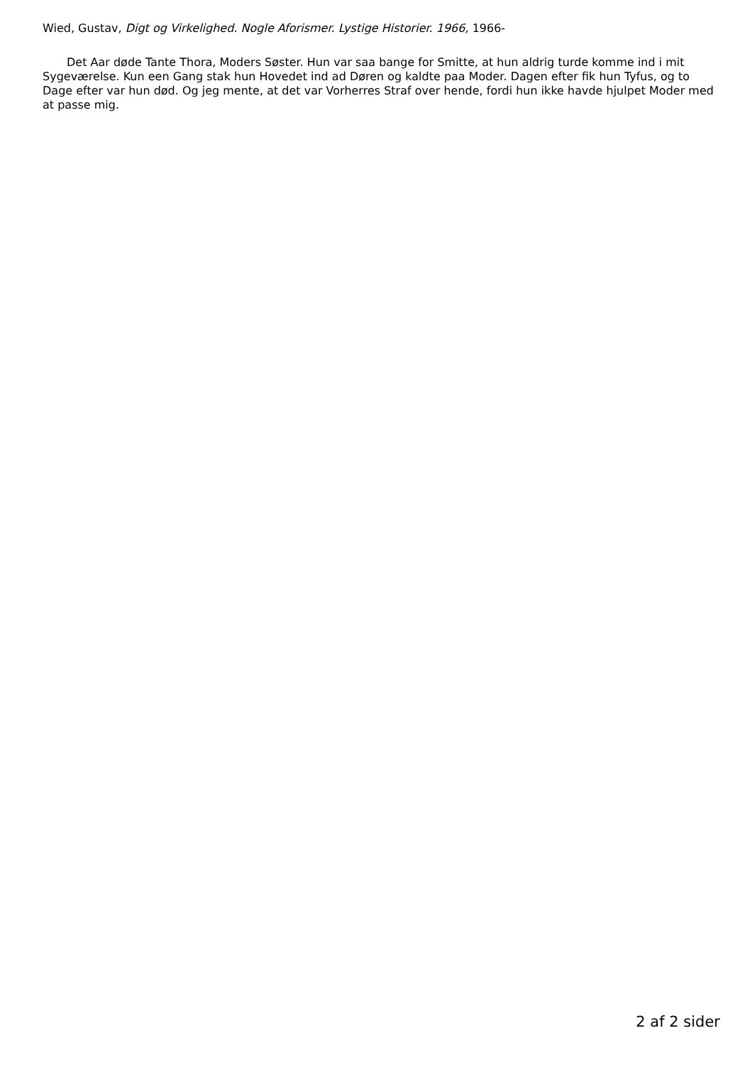Wied, Gustav, Digt og Virkelighed. Nogle Aforismer. Lystige Historier. 1966, 1966-
Det Aar døde Tante Thora, Moders Søster. Hun var saa bange for Smitte, at hun aldrig turde komme ind i mit Sygeværelse. Kun een Gang stak hun Hovedet ind ad Døren og kaldte paa Moder. Dagen efter fik hun Tyfus, og to Dage efter var hun død. Og jeg mente, at det var Vorherres Straf over hende, fordi hun ikke havde hjulpet Moder med at passe mig.
2 af 2 sider